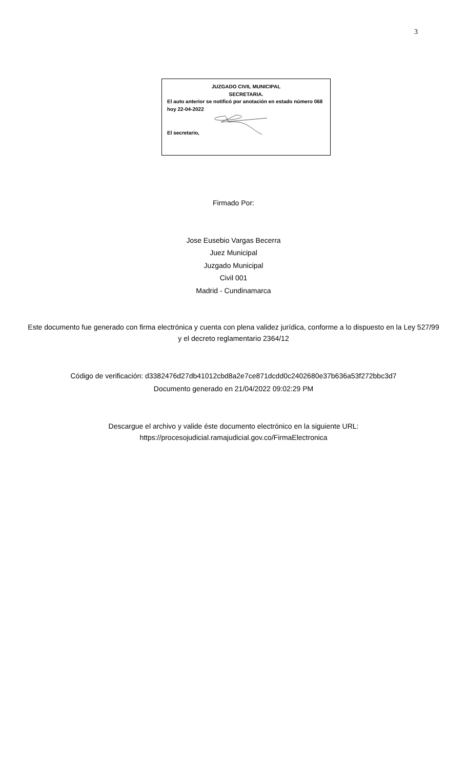3
JUZGADO CIVIL MUNICIPAL
SECRETARIA.
El auto anterior se notificó por anotación en estado número 068 hoy 22-04-2022
El secretario,
Firmado Por:
Jose Eusebio Vargas Becerra
Juez Municipal
Juzgado Municipal
Civil 001
Madrid - Cundinamarca
Este documento fue generado con firma electrónica y cuenta con plena validez jurídica, conforme a lo dispuesto en la Ley 527/99 y el decreto reglamentario 2364/12
Código de verificación: d3382476d27db41012cbd8a2e7ce871dcdd0c2402680e37b636a53f272bbc3d7
Documento generado en 21/04/2022 09:02:29 PM
Descargue el archivo y valide éste documento electrónico en la siguiente URL:
https://procesojudicial.ramajudicial.gov.co/FirmaElectronica